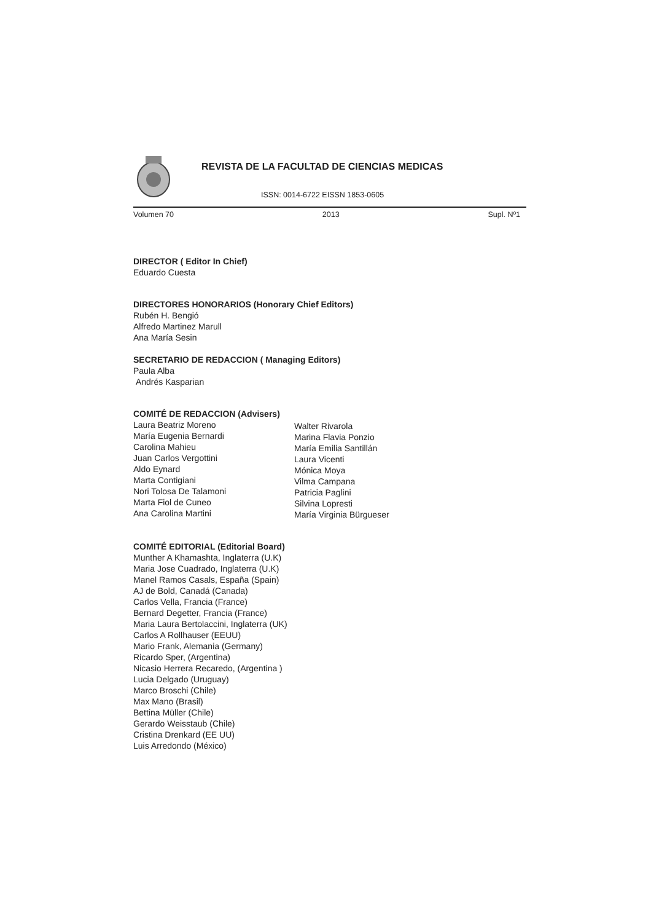REVISTA DE LA FACULTAD DE CIENCIAS MEDICAS
ISSN: 0014-6722 EISSN 1853-0605
Volumen 70 2013 Supl. Nº1
DIRECTOR ( Editor In Chief)
Eduardo Cuesta
DIRECTORES HONORARIOS (Honorary Chief Editors)
Rubén H. Bengió
Alfredo Martinez Marull
Ana María Sesin
SECRETARIO DE REDACCION ( Managing Editors)
Paula Alba
Andrés Kasparian
COMITÉ DE REDACCION (Advisers)
Laura Beatriz Moreno
María Eugenia Bernardi
Carolina Mahieu
Juan Carlos Vergottini
Aldo Eynard
Marta Contigiani
Nori Tolosa De Talamoni
Marta Fiol de Cuneo
Ana Carolina Martini
Walter Rivarola
Marina Flavia Ponzio
María Emilia Santillán
Laura Vicenti
Mónica Moya
Vilma Campana
Patricia Paglini
Silvina Lopresti
María Virginia Bürgueser
COMITÉ EDITORIAL (Editorial Board)
Munther A Khamashta, Inglaterra (U.K)
Maria Jose Cuadrado, Inglaterra (U.K)
Manel Ramos Casals, España (Spain)
AJ de Bold, Canadá (Canada)
Carlos Vella, Francia (France)
Bernard Degetter, Francia (France)
Maria Laura Bertolaccini, Inglaterra (UK)
Carlos A Rollhauser (EEUU)
Mario Frank, Alemania (Germany)
Ricardo Sper, (Argentina)
Nicasio Herrera Recaredo, (Argentina )
Lucia Delgado (Uruguay)
Marco Broschi (Chile)
Max Mano (Brasil)
Bettina Müller (Chile)
Gerardo Weisstaub (Chile)
Cristina Drenkard (EE UU)
Luis Arredondo (México)